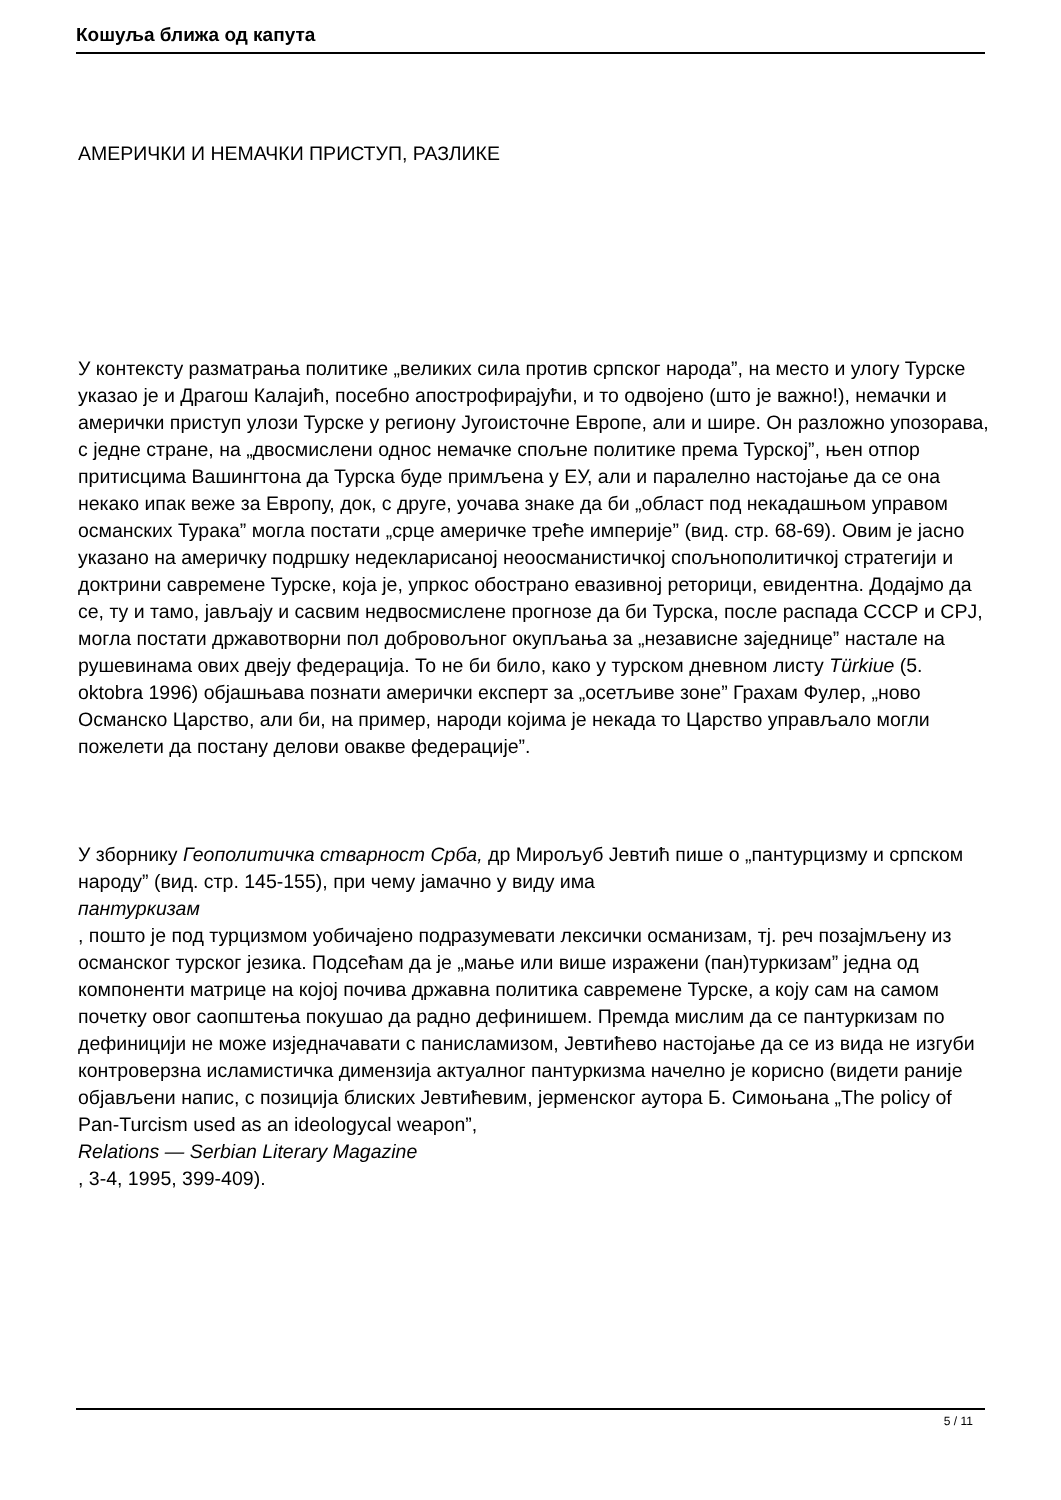Кошуља ближа од капута
АМЕРИЧКИ И НЕМАЧКИ ПРИСТУП, РАЗЛИКЕ
У контексту разматрања политике „великих сила против српског народа”, на место и улогу Турске указао је и Драгош Калајић, посебно апострофирајући, и то одвојено (што је важно!), немачки и амерички приступ улози Турске у региону Југоисточне Европе, али и шире. Он разложно упозорава, с једне стране, на „двосмислени однос немачке спољне политике према Турској”, њен отпор притисцима Вашингтона да Турска буде примљена у ЕУ, али и паралелно настојање да се она некако ипак веже за Европу, док, с друге, уочава знаке да би „област под некадашњом управом османских Турака” могла постати „срце америчке треће империје” (вид. стр. 68-69). Овим је јасно указано на америчку подршку недекларисаној неоосманистичкој спољнополитичкој стратегији и доктрини савремене Турске, која је, упркос обострано евазивној реторици, евидентна. Додајмо да се, ту и тамо, јављају и сасвим недвосмислене прогнозе да би Турска, после распада СССР и СРЈ, могла постати државотворни пол добровољног окупљања за „независне заједнице” настале на рушевинама ових двеју федерација. То не би било, како у турском дневном листу Türkiue (5. oktobra 1996) објашњава познати амерички експерт за „осетљиве зоне” Грахам Фулер, „ново Османско Царство, али би, на пример, народи којима је некада то Царство управљало могли пожелети да постану делови овакве федерације”.
У зборнику Геополитичка стварност Срба, др Мирољуб Јевтић пише о „пантурцизму и српском народу” (вид. стр. 145-155), при чему јамачно у виду има
пантуркизам
, пошто је под турцизмом уобичајено подразумевати лексички османизам, тј. реч позајмљену из османског турског језика. Подсећам да је „мање или више изражени (пан)туркизам” једна од компоненти матрице на којој почива државна политика савремене Турске, а коју сам на самом почетку овог саопштења покушао да радно дефинишем. Премда мислим да се пантуркизам по дефиницији не може изједначавати с панисламизом, Јевтићево настојање да се из вида не изгуби контроверзна исламистичка димензија актуалног пантуркизма начелно је корисно (видети раније објављени напис, с позиција блиских Јевтићевим, јерменског аутора Б. Симоњана „The policy of Pan-Turcism used as an ideologycal weapon”,
Relations — Serbian Literary Magazine
, 3-4, 1995, 399-409).
5 / 11